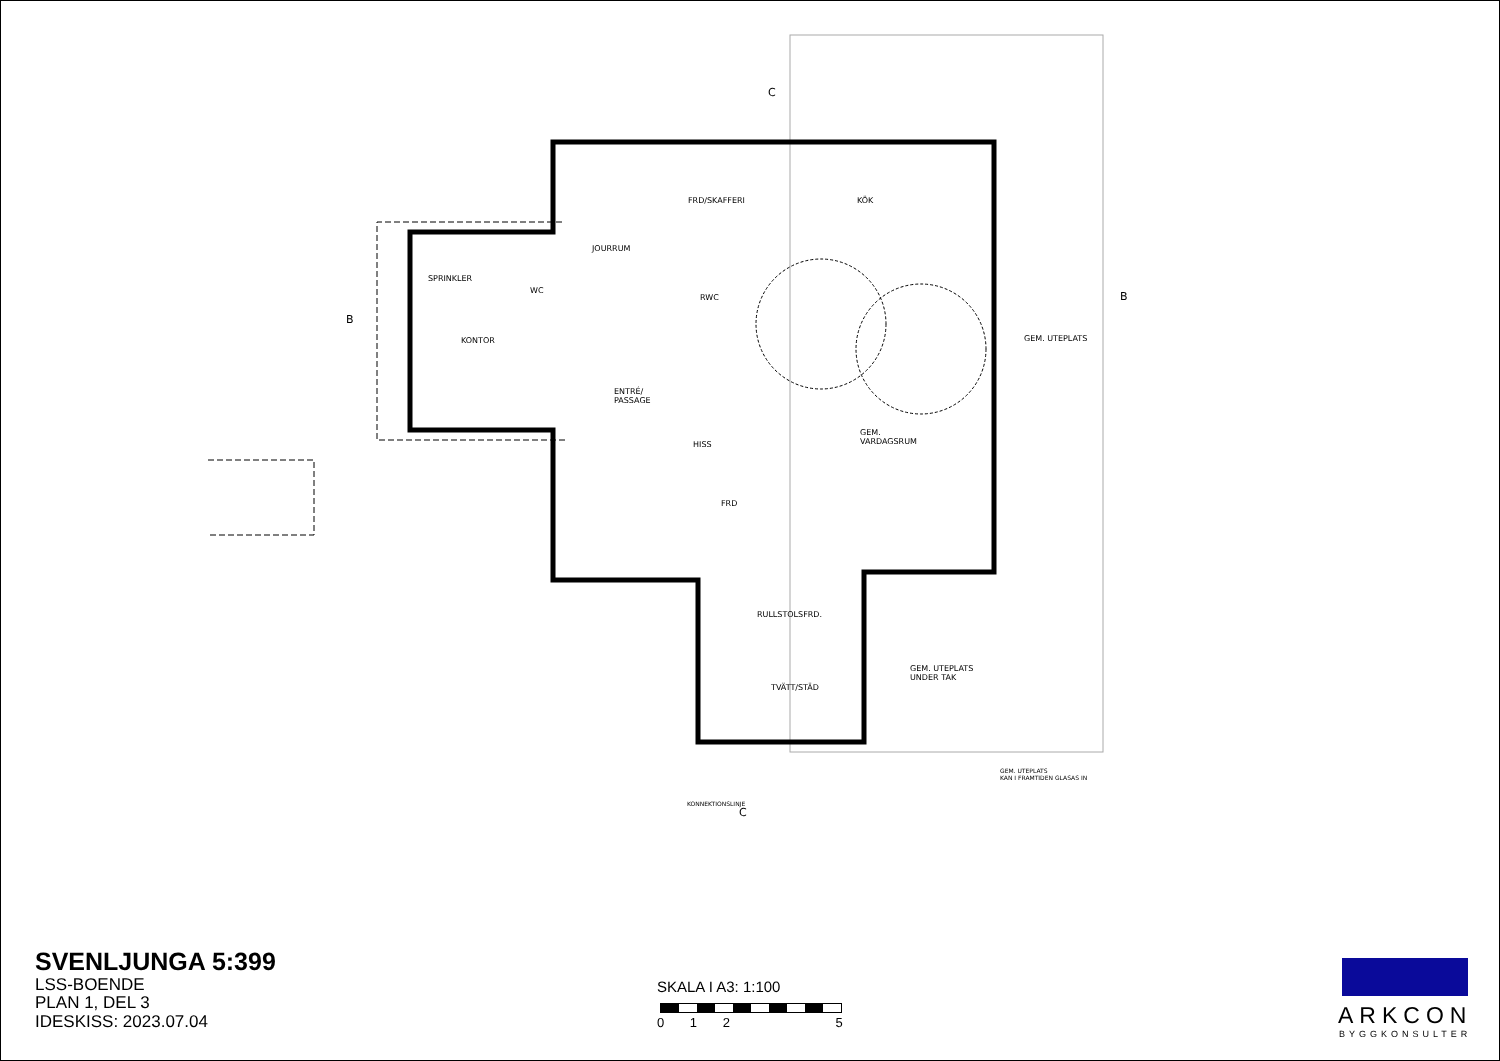FRD/SKAFFERI KÖK
JOURRUM
SPRINKLER
WC
RWC
KONTOR GEM. UTEPLATS
ENTRÉ/
PASSAGE
HISS
GEM.
VARDAGSRUM
FRD
RULLSTOLSFRD.
TVÄTT/STÄD
GEM. UTEPLATS
UNDER TAK
GEM. UTEPLATS
KAN I FRAMTIDEN GLASAS IN
KONNEKTIONSLINJE
B
B
C
C
SVENLJUNGA 5:399
LSS-BOENDE
PLAN 1, DEL 3
IDESKISS: 2023.07.04
SKALA I A3: 1:100
0 1 2 5
ARKCON
BYGGKONSULTER